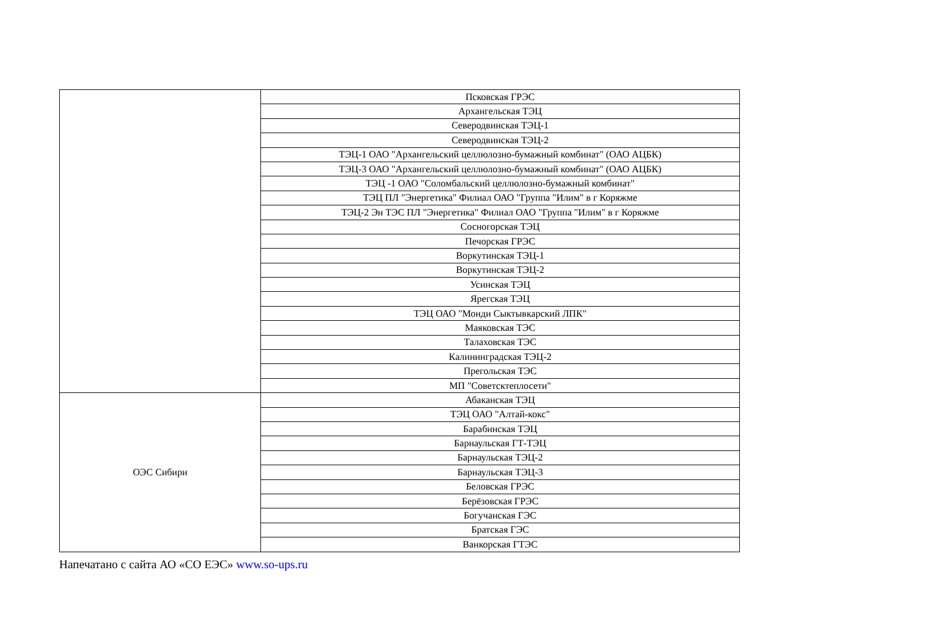| | Псковская ГРЭС |
| | Архангельская ТЭЦ |
| | Северодвинская ТЭЦ-1 |
| | Северодвинская ТЭЦ-2 |
| | ТЭЦ-1 ОАО "Архангельский целлюлозно-бумажный комбинат" (ОАО АЦБК) |
| | ТЭЦ-3 ОАО "Архангельский целлюлозно-бумажный комбинат" (ОАО АЦБК) |
| | ТЭЦ -1 ОАО "Соломбальский целлюлозно-бумажный комбинат" |
| | ТЭЦ ПЛ "Энергетика" Филиал ОАО "Группа "Илим" в г Коряжме |
| | ТЭЦ-2 Эн ТЭС ПЛ "Энергетика" Филиал ОАО "Группа "Илим" в г Коряжме |
| | Сосногорская ТЭЦ |
| | Печорская ГРЭС |
| | Воркутинская ТЭЦ-1 |
| | Воркутинская ТЭЦ-2 |
| | Усинская ТЭЦ |
| | Ярегская ТЭЦ |
| | ТЭЦ ОАО "Монди Сыктывкарский ЛПК" |
| | Маяковская ТЭС |
| | Талаховская ТЭС |
| | Калининградская ТЭЦ-2 |
| | Прегольская ТЭС |
| | МП "Советсктеплосети" |
| ОЭС Сибири | Абаканская ТЭЦ |
| | ТЭЦ ОАО "Алтай-кокс" |
| | Барабинская ТЭЦ |
| | Барнаульская ГТ-ТЭЦ |
| | Барнаульская ТЭЦ-2 |
| | Барнаульская ТЭЦ-3 |
| | Беловская ГРЭС |
| | Берёзовская ГРЭС |
| | Богучанская ГЭС |
| | Братская ГЭС |
| | Ванкорская ГТЭС |
Напечатано с сайта АО «СО ЕЭС» www.so-ups.ru